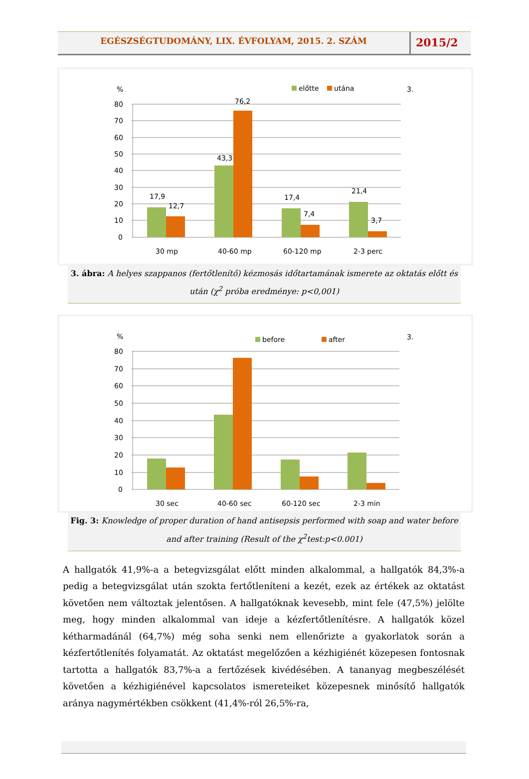EGÉSZSÉGTUDOMÁNY, LIX. ÉVFOLYAM, 2015. 2. SZÁM
2015/2
%
előtte
utána
3.
80
70
60
50
40
30
20
10
0
17,9
12,7
43,3
76,2
17,4
7,4
21,4
3,7
30 mp
40-60 mp
60-120 mp
2-3 perc
3. ábra: A helyes szappanos (fertőtlenítő) kézmosás időtartamának ismerete az oktatás előtt és után (χ<sup>2</sup> próba eredménye: p<0,001)
%
before
after
3.
80
70
60
50
40
30
20
10
0
30 sec
40-60 sec
60-120 sec
2-3 min
Fig. 3: Knowledge of proper duration of hand antisepsis performed with soap and water before and after training (Result of the χ<sup>2</sup>test:p<0.001)
A hallgatók 41,9%-a a betegvizsgálat előtt minden alkalommal, a hallgatók 84,3%-a pedig a betegvizsgálat után szokta fertőtleníteni a kezét, ezek az értékek az oktatást követően nem változtak jelentősen. A hallgatóknak kevesebb, mint fele (47,5%) jelölte meg, hogy minden alkalommal van ideje a kézfertőtlenítésre. A hallgatók közel kétharmadánál (64,7%) még soha senki nem ellenőrizte a gyakorlatok során a kézfertőtlenítés folyamatát. Az oktatást megelőzően a kézhigiénét közepesen fontosnak tartotta a hallgatók 83,7%-a a fertőzések kivédésében. A tananyag megbeszélését követően a kézhigiénével kapcsolatos ismereteiket közepesnek minősítő hallgatók aránya nagymértékben csökkent (41,4%-ról 26,5%-ra,